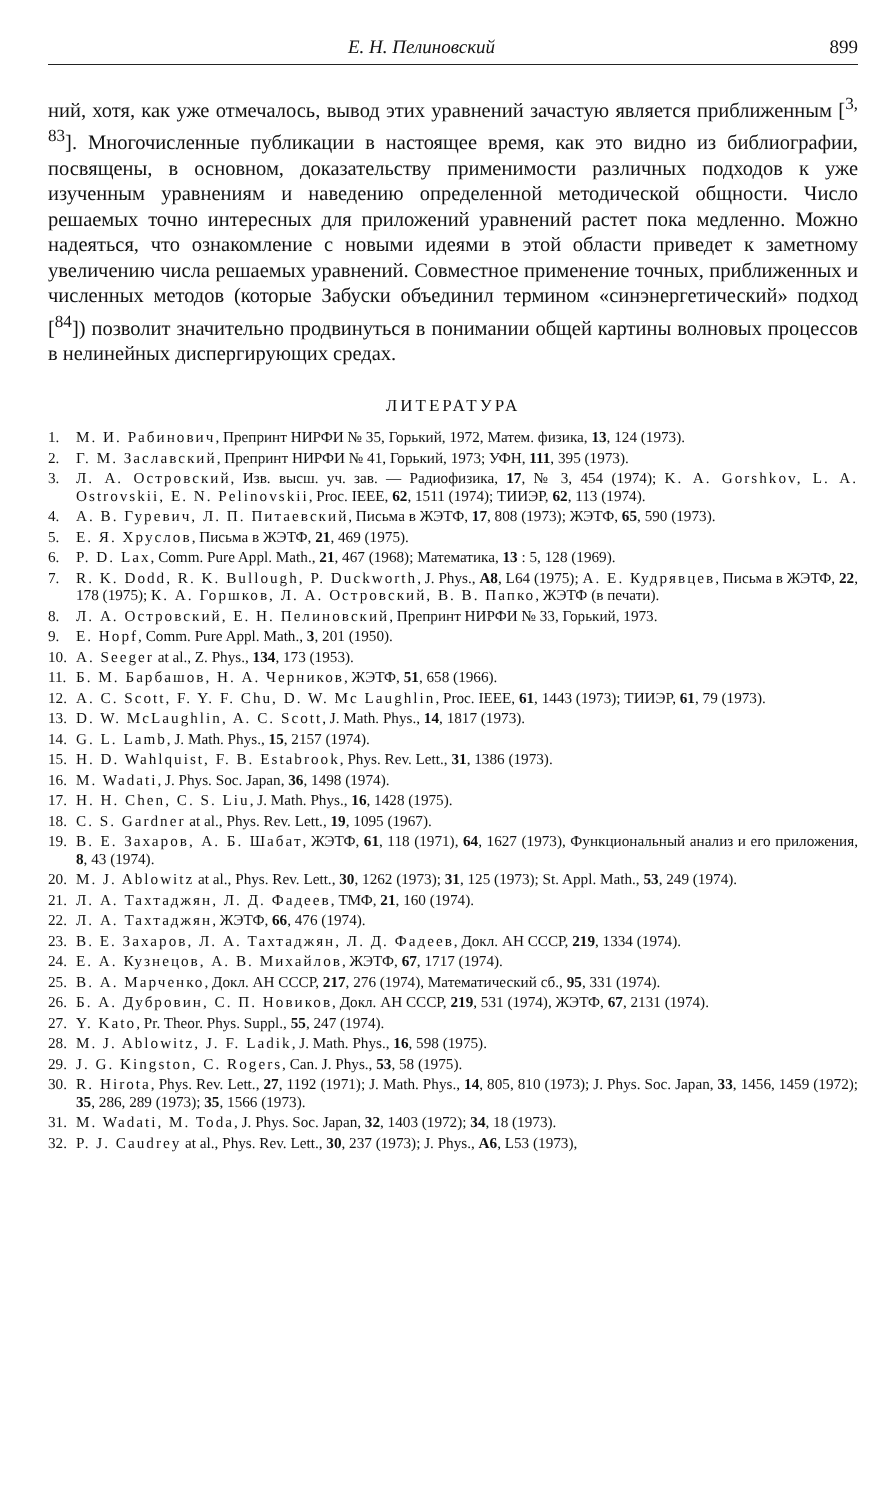Е. Н. Пелиновский 899
ний, хотя, как уже отмечалось, вывод этих уравнений зачастую является приближенным [<sup>3, 83</sup>]. Многочисленные публикации в настоящее время, как это видно из библиографии, посвящены, в основном, доказательству применимости различных подходов к уже изученным уравнениям и наведению определенной методической общности. Число решаемых точно интересных для приложений уравнений растет пока медленно. Можно надеяться, что ознакомление с новыми идеями в этой области приведет к заметному увеличению числа решаемых уравнений. Совместное применение точных, приближенных и численных методов (которые Забуски объединил термином «синэнергетический» подход [<sup>84</sup>]) позволит значительно продвинуться в понимании общей картины волновых процессов в нелинейных диспергирующих средах.
ЛИТЕРАТУРА
1. М. И. Рабинович, Препринт НИРФИ № 35, Горький, 1972, Матем. физика, 13, 124 (1973).
2. Г. М. Заславский, Препринт НИРФИ № 41, Горький, 1973; УФН, 111, 395 (1973).
3. Л. А. Островский, Изв. высш. уч. зав. — Радиофизика, 17, № 3, 454 (1974); K. A. Gorshkov, L. A. Ostrovskii, E. N. Pelinovskii, Proc. IEEE, 62, 1511 (1974); ТИИЭР, 62, 113 (1974).
4. А. В. Гуревич, Л. П. Питаевский, Письма в ЖЭТФ, 17, 808 (1973); ЖЭТФ, 65, 590 (1973).
5. Е. Я. Хруслов, Письма в ЖЭТФ, 21, 469 (1975).
6. P. D. Lax, Comm. Pure Appl. Math., 21, 467 (1968); Математика, 13 : 5, 128 (1969).
7. R. K. Dodd, R. K. Bullough, P. Duckworth, J. Phys., A8, L64 (1975); А. Е. Кудрявцев, Письма в ЖЭТФ, 22, 178 (1975); К. А. Горшков, Л. А. Островский, В. В. Папко, ЖЭТФ (в печати).
8. Л. А. Островский, Е. Н. Пелиновский, Препринт НИРФИ № 33, Горький, 1973.
9. E. Hopf, Comm. Pure Appl. Math., 3, 201 (1950).
10. A. Seeger at al., Z. Phys., 134, 173 (1953).
11. Б. М. Барбашов, Н. А. Черников, ЖЭТФ, 51, 658 (1966).
12. A. C. Scott, F. Y. F. Chu, D. W. Mc Laughlin, Proc. IEEE, 61, 1443 (1973); ТИИЭР, 61, 79 (1973).
13. D. W. McLaughlin, A. C. Scott, J. Math. Phys., 14, 1817 (1973).
14. G. L. Lamb, J. Math. Phys., 15, 2157 (1974).
15. H. D. Wahlquist, F. B. Estabrook, Phys. Rev. Lett., 31, 1386 (1973).
16. M. Wadati, J. Phys. Soc. Japan, 36, 1498 (1974).
17. H. H. Chen, C. S. Liu, J. Math. Phys., 16, 1428 (1975).
18. C. S. Gardner at al., Phys. Rev. Lett., 19, 1095 (1967).
19. В. Е. Захаров, А. Б. Шабат, ЖЭТФ, 61, 118 (1971), 64, 1627 (1973), Функциональный анализ и его приложения, 8, 43 (1974).
20. M. J. Ablowitz at al., Phys. Rev. Lett., 30, 1262 (1973); 31, 125 (1973); St. Appl. Math., 53, 249 (1974).
21. Л. А. Тахтаджян, Л. Д. Фадеев, ТМФ, 21, 160 (1974).
22. Л. А. Тахтаджян, ЖЭТФ, 66, 476 (1974).
23. В. Е. Захаров, Л. А. Тахтаджян, Л. Д. Фадеев, Докл. АН СССР, 219, 1334 (1974).
24. Е. А. Кузнецов, А. В. Михайлов, ЖЭТФ, 67, 1717 (1974).
25. В. А. Марченко, Докл. АН СССР, 217, 276 (1974), Математический сб., 95, 331 (1974).
26. Б. А. Дубровин, С. П. Новиков, Докл. АН СССР, 219, 531 (1974), ЖЭТФ, 67, 2131 (1974).
27. Y. Kato, Pr. Theor. Phys. Suppl., 55, 247 (1974).
28. M. J. Ablowitz, J. F. Ladik, J. Math. Phys., 16, 598 (1975).
29. J. G. Kingston, C. Rogers, Can. J. Phys., 53, 58 (1975).
30. R. Hirota, Phys. Rev. Lett., 27, 1192 (1971); J. Math. Phys., 14, 805, 810 (1973); J. Phys. Soc. Japan, 33, 1456, 1459 (1972); 35, 286, 289 (1973); 35, 1566 (1973).
31. M. Wadati, M. Toda, J. Phys. Soc. Japan, 32, 1403 (1972); 34, 18 (1973).
32. P. J. Caudrey at al., Phys. Rev. Lett., 30, 237 (1973); J. Phys., A6, L53 (1973),